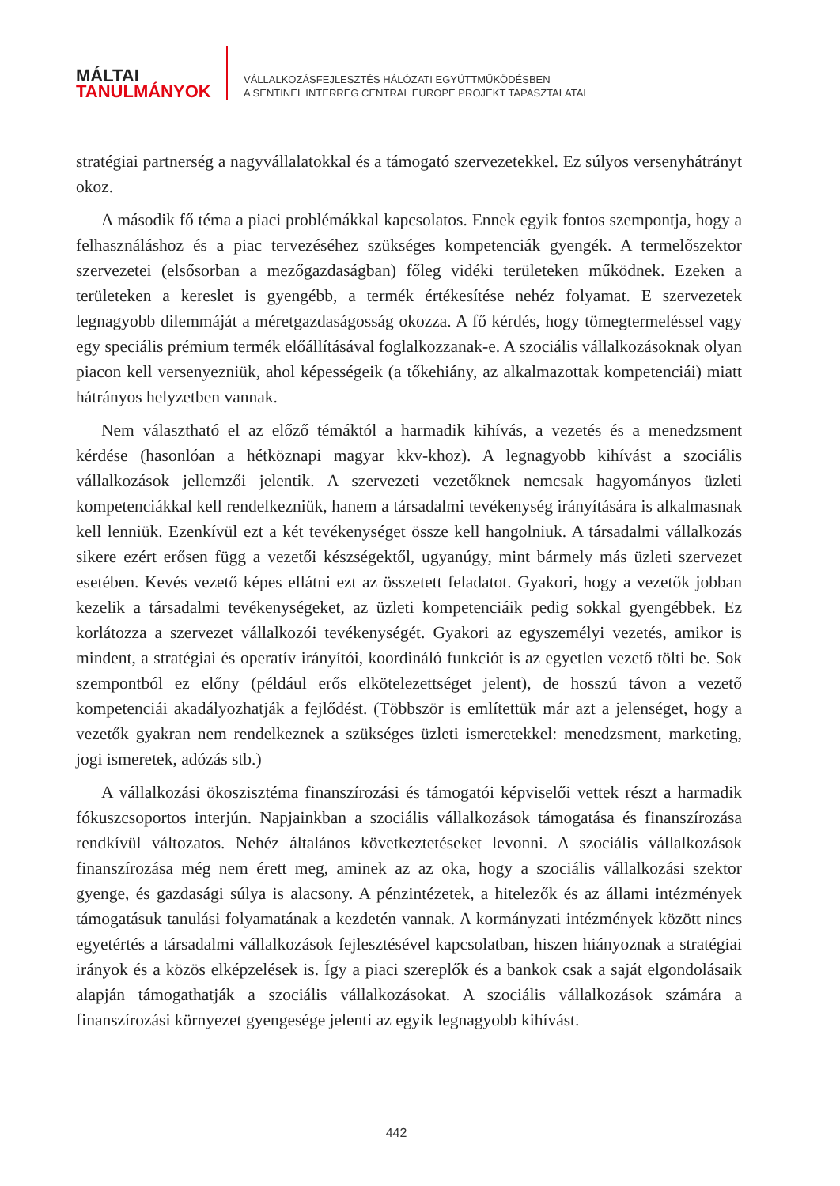MÁLTAI
TANULMÁNYOK
VÁLLALKOZÁSFEJLESZTÉS HÁLÓZATI EGYÜTTMŰKÖDÉSBEN
A SENTINEL INTERREG CENTRAL EUROPE PROJEKT TAPASZTALATAI
stratégiai partnerség a nagyvállalatokkal és a támogató szervezetekkel. Ez súlyos versenyhátrányt okoz.
A második fő téma a piaci problémákkal kapcsolatos. Ennek egyik fontos szempontja, hogy a felhasználáshoz és a piac tervezéséhez szükséges kompetenciák gyengék. A termelőszektor szervezetei (elsősorban a mezőgazdaságban) főleg vidéki területeken működnek. Ezeken a területeken a kereslet is gyengébb, a termék értékesítése nehéz folyamat. E szervezetek legnagyobb dilemmáját a méretgazdaságosság okozza. A fő kérdés, hogy tömegtermeléssel vagy egy speciális prémium termék előállításával foglalkozzanak-e. A szociális vállalkozásoknak olyan piacon kell versenyezniük, ahol képességeik (a tőkehiány, az alkalmazottak kompetenciái) miatt hátrányos helyzetben vannak.
Nem választható el az előző témáktól a harmadik kihívás, a vezetés és a menedzsment kérdése (hasonlóan a hétköznapi magyar kkv-khoz). A legnagyobb kihívást a szociális vállalkozások jellemzői jelentik. A szervezeti vezetőknek nemcsak hagyományos üzleti kompetenciákkal kell rendelkezniük, hanem a társadalmi tevékenység irányítására is alkalmasnak kell lenniük. Ezenkívül ezt a két tevékenységet össze kell hangolniuk. A társadalmi vállalkozás sikere ezért erősen függ a vezetői készségektől, ugyanúgy, mint bármely más üzleti szervezet esetében. Kevés vezető képes ellátni ezt az összetett feladatot. Gyakori, hogy a vezetők jobban kezelik a társadalmi tevékenységeket, az üzleti kompetenciáik pedig sokkal gyengébbek. Ez korlátozza a szervezet vállalkozói tevékenységét. Gyakori az egyszemélyi vezetés, amikor is mindent, a stratégiai és operatív irányítói, koordináló funkciót is az egyetlen vezető tölti be. Sok szempontból ez előny (például erős elkötelezettséget jelent), de hosszú távon a vezető kompetenciái akadályozhatják a fejlődést. (Többször is említettük már azt a jelenséget, hogy a vezetők gyakran nem rendelkeznek a szükséges üzleti ismeretekkel: menedzsment, marketing, jogi ismeretek, adózás stb.)
A vállalkozási ökoszisztéma finanszírozási és támogatói képviselői vettek részt a harmadik fókuszcsoportos interjún. Napjainkban a szociális vállalkozások támogatása és finanszírozása rendkívül változatos. Nehéz általános következtetéseket levonni. A szociális vállalkozások finanszírozása még nem érett meg, aminek az az oka, hogy a szociális vállalkozási szektor gyenge, és gazdasági súlya is alacsony. A pénzintézetek, a hitelezők és az állami intézmények támogatásuk tanulási folyamatának a kezdetén vannak. A kormányzati intézmények között nincs egyetértés a társadalmi vállalkozások fejlesztésével kapcsolatban, hiszen hiányoznak a stratégiai irányok és a közös elképzelések is. Így a piaci szereplők és a bankok csak a saját elgondolásaik alapján támogathatják a szociális vállalkozásokat. A szociális vállalkozások számára a finanszírozási környezet gyengesége jelenti az egyik legnagyobb kihívást.
442